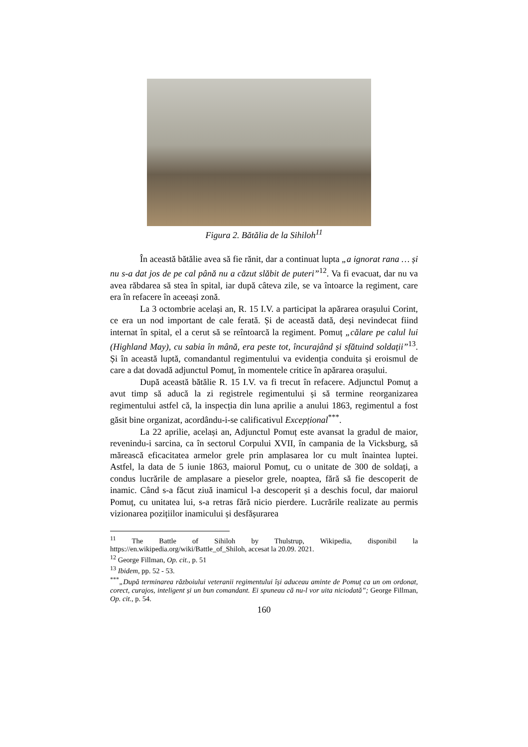Figura 2. Bătălia de la Sihiloh<sup>11</sup>
În această bătălie avea să fie rănit, dar a continuat lupta „a ignorat rana … și nu s-a dat jos de pe cal până nu a căzut slăbit de puteri”<sup>12</sup>. Va fi evacuat, dar nu va avea răbdarea să stea în spital, iar după câteva zile, se va întoarce la regiment, care era în refacere în aceeași zonă.
La 3 octombrie același an, R. 15 I.V. a participat la apărarea orașului Corint, ce era un nod important de cale ferată. Și de această dată, deși nevindecat fiind internat în spital, el a cerut să se reîntoarcă la regiment. Pomuț „călare pe calul lui (Highland May), cu sabia în mână, era peste tot, încurajând și sfătuind soldații”<sup>13</sup>. Și în această luptă, comandantul regimentului va evidenția conduita și eroismul de care a dat dovadă adjunctul Pomuț, în momentele critice în apărarea orașului.
După această bătălie R. 15 I.V. va fi trecut în refacere. Adjunctul Pomuț a avut timp să aducă la zi registrele regimentului și să termine reorganizarea regimentului astfel că, la inspecția din luna aprilie a anului 1863, regimentul a fost găsit bine organizat, acordându-i-se calificativul Excepțional<sup>***</sup>.
La 22 aprilie, același an, Adjunctul Pomuț este avansat la gradul de maior, revenindu-i sarcina, ca în sectorul Corpului XVII, în campania de la Vicksburg, să mărească eficacitatea armelor grele prin amplasarea lor cu mult înaintea luptei. Astfel, la data de 5 iunie 1863, maiorul Pomuț, cu o unitate de 300 de soldați, a condus lucrările de amplasare a pieselor grele, noaptea, fără să fie descoperit de inamic. Când s-a făcut ziuă inamicul l-a descoperit și a deschis focul, dar maiorul Pomuț, cu unitatea lui, s-a retras fără nicio pierdere. Lucrările realizate au permis vizionarea pozițiilor inamicului și desfășurarea
<sup>11</sup> The Battle of Sihiloh by Thulstrup, Wikipedia, disponibil la https://en.wikipedia.org/wiki/Battle_of_Shiloh, accesat la 20.09. 2021.
<sup>12</sup> George Fillman, Op. cit., p. 51
<sup>13</sup> Ibidem, pp. 52 - 53.
<sup>***</sup>„După terminarea războiului veteranii regimentului își aduceau aminte de Pomuț ca un om ordonat, corect, curajos, inteligent și un bun comandant. Ei spuneau că nu-l vor uita niciodată”; George Fillman, Op. cit., p. 54.
160